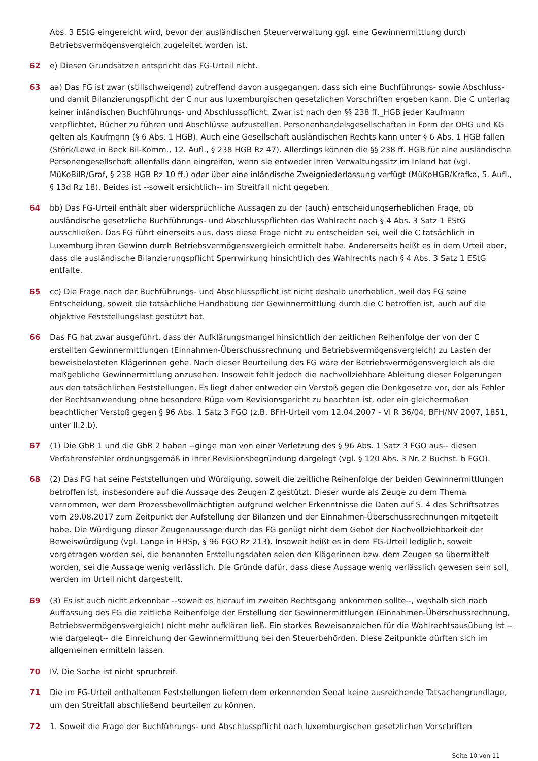Abs. 3 EStG eingereicht wird, bevor der ausländischen Steuerverwaltung ggf. eine Gewinnermittlung durch Betriebsvermögensvergleich zugeleitet worden ist.
62 e) Diesen Grundsätzen entspricht das FG-Urteil nicht.
63 aa) Das FG ist zwar (stillschweigend) zutreffend davon ausgegangen, dass sich eine Buchführungs- sowie Abschluss- und damit Bilanzierungspflicht der C nur aus luxemburgischen gesetzlichen Vorschriften ergeben kann. Die C unterlag keiner inländischen Buchführungs- und Abschlusspflicht. Zwar ist nach den §§ 238 ff._HGB jeder Kaufmann verpflichtet, Bücher zu führen und Abschlüsse aufzustellen. Personenhandelsgesellschaften in Form der OHG und KG gelten als Kaufmann (§ 6 Abs. 1 HGB). Auch eine Gesellschaft ausländischen Rechts kann unter § 6 Abs. 1 HGB fallen (Störk/Lewe in Beck Bil-Komm., 12. Aufl., § 238 HGB Rz 47). Allerdings können die §§ 238 ff. HGB für eine ausländische Personengesellschaft allenfalls dann eingreifen, wenn sie entweder ihren Verwaltungssitz im Inland hat (vgl. MüKoBilR/Graf, § 238 HGB Rz 10 ff.) oder über eine inländische Zweigniederlassung verfügt (MüKoHGB/Krafka, 5. Aufl., § 13d Rz 18). Beides ist --soweit ersichtlich-- im Streitfall nicht gegeben.
64 bb) Das FG-Urteil enthält aber widersprüchliche Aussagen zu der (auch) entscheidungserheblichen Frage, ob ausländische gesetzliche Buchführungs- und Abschlusspflichten das Wahlrecht nach § 4 Abs. 3 Satz 1 EStG ausschließen. Das FG führt einerseits aus, dass diese Frage nicht zu entscheiden sei, weil die C tatsächlich in Luxemburg ihren Gewinn durch Betriebsvermögensvergleich ermittelt habe. Andererseits heißt es in dem Urteil aber, dass die ausländische Bilanzierungspflicht Sperrwirkung hinsichtlich des Wahlrechts nach § 4 Abs. 3 Satz 1 EStG entfalte.
65 cc) Die Frage nach der Buchführungs- und Abschlusspflicht ist nicht deshalb unerheblich, weil das FG seine Entscheidung, soweit die tatsächliche Handhabung der Gewinnermittlung durch die C betroffen ist, auch auf die objektive Feststellungslast gestützt hat.
66 Das FG hat zwar ausgeführt, dass der Aufklärungsmangel hinsichtlich der zeitlichen Reihenfolge der von der C erstellten Gewinnermittlungen (Einnahmen-Überschussrechnung und Betriebsvermögensvergleich) zu Lasten der beweisbelasteten Klägerinnen gehe. Nach dieser Beurteilung des FG wäre der Betriebsvermögensvergleich als die maßgebliche Gewinnermittlung anzusehen. Insoweit fehlt jedoch die nachvollziehbare Ableitung dieser Folgerungen aus den tatsächlichen Feststellungen. Es liegt daher entweder ein Verstoß gegen die Denkgesetze vor, der als Fehler der Rechtsanwendung ohne besondere Rüge vom Revisionsgericht zu beachten ist, oder ein gleichermaßen beachtlicher Verstoß gegen § 96 Abs. 1 Satz 3 FGO (z.B. BFH-Urteil vom 12.04.2007 - VI R 36/04, BFH/NV 2007, 1851, unter II.2.b).
67 (1) Die GbR 1 und die GbR 2 haben --ginge man von einer Verletzung des § 96 Abs. 1 Satz 3 FGO aus-- diesen Verfahrensfehler ordnungsgemäß in ihrer Revisionsbegründung dargelegt (vgl. § 120 Abs. 3 Nr. 2 Buchst. b FGO).
68 (2) Das FG hat seine Feststellungen und Würdigung, soweit die zeitliche Reihenfolge der beiden Gewinnermittlungen betroffen ist, insbesondere auf die Aussage des Zeugen Z gestützt. Dieser wurde als Zeuge zu dem Thema vernommen, wer dem Prozessbevollmächtigten aufgrund welcher Erkenntnisse die Daten auf S. 4 des Schriftsatzes vom 29.08.2017 zum Zeitpunkt der Aufstellung der Bilanzen und der Einnahmen-Überschussrechnungen mitgeteilt habe. Die Würdigung dieser Zeugenaussage durch das FG genügt nicht dem Gebot der Nachvollziehbarkeit der Beweiswürdigung (vgl. Lange in HHSp, § 96 FGO Rz 213). Insoweit heißt es in dem FG-Urteil lediglich, soweit vorgetragen worden sei, die benannten Erstellungsdaten seien den Klägerinnen bzw. dem Zeugen so übermittelt worden, sei die Aussage wenig verlässlich. Die Gründe dafür, dass diese Aussage wenig verlässlich gewesen sein soll, werden im Urteil nicht dargestellt.
69 (3) Es ist auch nicht erkennbar --soweit es hierauf im zweiten Rechtsgang ankommen sollte--, weshalb sich nach Auffassung des FG die zeitliche Reihenfolge der Erstellung der Gewinnermittlungen (Einnahmen-Überschussrechnung, Betriebsvermögensvergleich) nicht mehr aufklären ließ. Ein starkes Beweisanzeichen für die Wahlrechtsausübung ist --wie dargelegt-- die Einreichung der Gewinnermittlung bei den Steuerbehörden. Diese Zeitpunkte dürften sich im allgemeinen ermitteln lassen.
70 IV. Die Sache ist nicht spruchreif.
71 Die im FG-Urteil enthaltenen Feststellungen liefern dem erkennenden Senat keine ausreichende Tatsachengrundlage, um den Streitfall abschließend beurteilen zu können.
72 1. Soweit die Frage der Buchführungs- und Abschlusspflicht nach luxemburgischen gesetzlichen Vorschriften
Seite 10 von 11